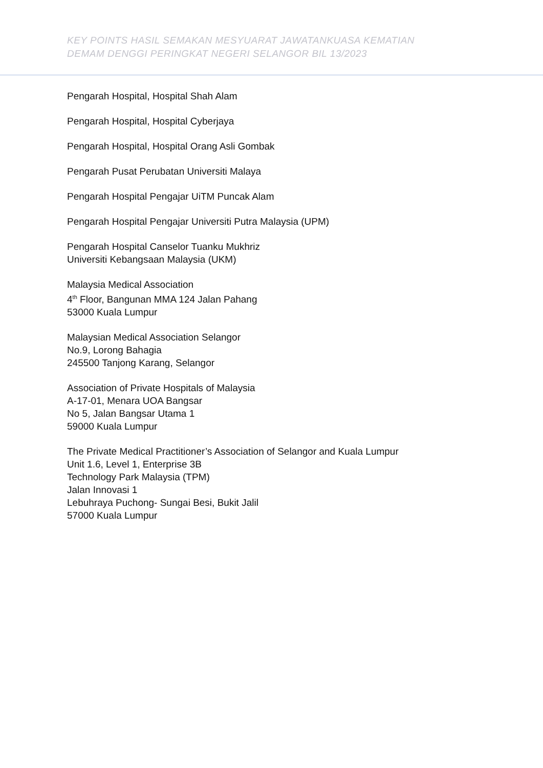KEY POINTS HASIL SEMAKAN MESYUARAT JAWATANKUASA KEMATIAN
DEMAM DENGGI PERINGKAT NEGERI SELANGOR BIL 13/2023
Pengarah Hospital, Hospital Shah Alam
Pengarah Hospital, Hospital Cyberjaya
Pengarah Hospital, Hospital Orang Asli Gombak
Pengarah Pusat Perubatan Universiti Malaya
Pengarah Hospital Pengajar UiTM Puncak Alam
Pengarah Hospital Pengajar Universiti Putra Malaysia (UPM)
Pengarah Hospital Canselor Tuanku Mukhriz
Universiti Kebangsaan Malaysia (UKM)
Malaysia Medical Association
4<sup>th</sup> Floor, Bangunan MMA 124 Jalan Pahang
53000 Kuala Lumpur
Malaysian Medical Association Selangor
No.9, Lorong Bahagia
245500 Tanjong Karang, Selangor
Association of Private Hospitals of Malaysia
A-17-01, Menara UOA Bangsar
No 5, Jalan Bangsar Utama 1
59000 Kuala Lumpur
The Private Medical Practitioner’s Association of Selangor and Kuala Lumpur
Unit 1.6, Level 1, Enterprise 3B
Technology Park Malaysia (TPM)
Jalan Innovasi 1
Lebuhraya Puchong- Sungai Besi, Bukit Jalil
57000 Kuala Lumpur